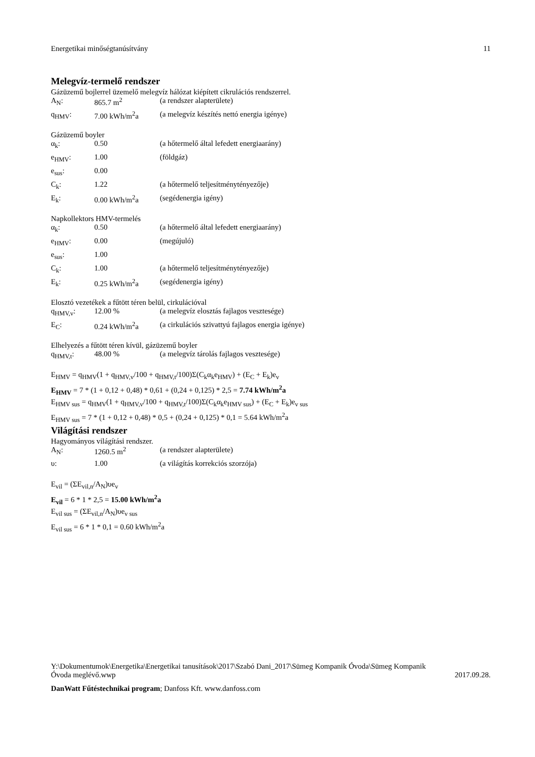Energetikai minőségtanúsítvány 11
Melegvíz-termelő rendszer
Gázüzemű bojlerrel üzemelő melegvíz hálózat kiépített cikrulációs rendszerrel.
A<sub>N</sub>: 865.7 m<sup>2</sup> (a rendszer alapterülete)
q<sub>HMV</sub>: 7.00 kWh/m<sup>2</sup>a (a melegvíz készítés nettó energia igénye)
Gázüzemű boyler
α<sub>k</sub>: 0.50 (a hőtermelő által lefedett energiaarány)
e<sub>HMV</sub>: 1.00 (földgáz)
e<sub>sus</sub>: 0.00
C<sub>k</sub>: 1.22 (a hőtermelő teljesítménytényezője)
E<sub>k</sub>: 0.00 kWh/m<sup>2</sup>a (segédenergia igény)
Napkollektors HMV-termelés
α<sub>k</sub>: 0.50 (a hőtermelő által lefedett energiaarány)
e<sub>HMV</sub>: 0.00 (megújuló)
e<sub>sus</sub>: 1.00
C<sub>k</sub>: 1.00 (a hőtermelő teljesítménytényezője)
E<sub>k</sub>: 0.25 kWh/m<sup>2</sup>a (segédenergia igény)
Elosztó vezetékek a fűtött téren belül, cirkulációval
q<sub>HMV,v</sub>: 12.00 % (a melegvíz elosztás fajlagos vesztesége)
E<sub>C</sub>: 0.24 kWh/m<sup>2</sup>a (a cirkulációs szivattyú fajlagos energia igénye)
Elhelyezés a fűtött téren kívül, gázüzemű boyler
q<sub>HMV,t</sub>: 48.00 % (a melegvíz tárolás fajlagos vesztesége)
E<sub>HMV</sub> = q<sub>HMV</sub>(1 + q<sub>HMV,v</sub>/100 + q<sub>HMV,t</sub>/100)Σ(C<sub>k</sub>α<sub>k</sub>e<sub>HMV</sub>) + (E<sub>C</sub> + E<sub>k</sub>)e<sub>v</sub>
E<sub>HMV</sub> = 7 * (1 + 0,12 + 0,48) * 0,61 + (0,24 + 0,125) * 2,5 = 7.74 kWh/m<sup>2</sup>a
E<sub>HMV sus</sub> = q<sub>HMV</sub>(1 + q<sub>HMV,v</sub>/100 + q<sub>HMV,t</sub>/100)Σ(C<sub>k</sub>α<sub>k</sub>e<sub>HMV sus</sub>) + (E<sub>C</sub> + E<sub>k</sub>)e<sub>v sus</sub>
E<sub>HMV sus</sub> = 7 * (1 + 0,12 + 0,48) * 0,5 + (0,24 + 0,125) * 0,1 = 5.64 kWh/m<sup>2</sup>a
Világítási rendszer
Hagyományos világítási rendszer.
A<sub>N</sub>: 1260.5 m<sup>2</sup> (a rendszer alapterülete)
υ: 1.00 (a világítás korrekciós szorzója)
E<sub>vil</sub> = (ΣE<sub>vil,n</sub>/A<sub>N</sub>)υe<sub>v</sub>
E<sub>vil</sub> = 6 * 1 * 2,5 = 15.00 kWh/m<sup>2</sup>a
E<sub>vil sus</sub> = (ΣE<sub>vil,n</sub>/A<sub>N</sub>)υe<sub>v sus</sub>
E<sub>vil sus</sub> = 6 * 1 * 0,1 = 0.60 kWh/m<sup>2</sup>a
Y:\Dokumentumok\Energetika\Energetikai tanusítások\2017\Szabó Dani_2017\Sümeg Kompanik Óvoda\Sümeg Kompanik
Óvoda meglévő.wwp 2017.09.28.
DanWatt Fűtéstechnikai program; Danfoss Kft. www.danfoss.com